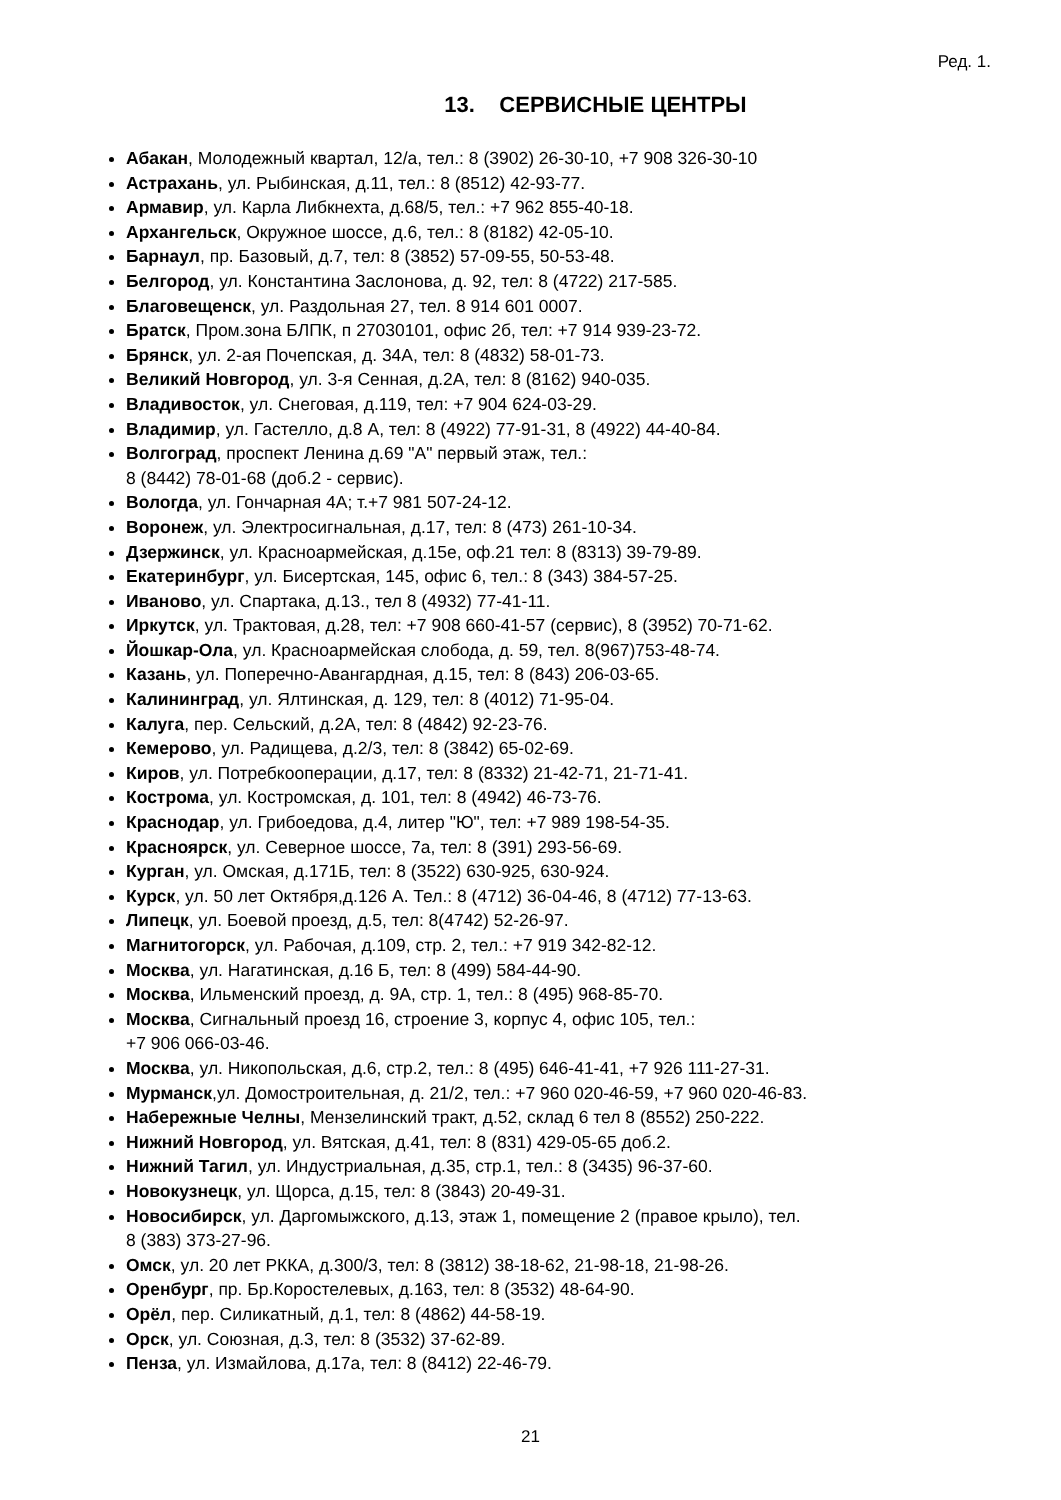Ред. 1.
13. СЕРВИСНЫЕ ЦЕНТРЫ
Абакан, Молодежный квартал, 12/а, тел.: 8 (3902) 26-30-10, +7 908 326-30-10
Астрахань, ул. Рыбинская, д.11, тел.: 8 (8512) 42-93-77.
Армавир, ул. Карла Либкнехта, д.68/5, тел.: +7 962 855-40-18.
Архангельск, Окружное шоссе, д.6, тел.: 8 (8182) 42-05-10.
Барнаул, пр. Базовый, д.7, тел: 8 (3852) 57-09-55, 50-53-48.
Белгород, ул. Константина Заслонова, д. 92, тел: 8 (4722) 217-585.
Благовещенск, ул. Раздольная 27, тел. 8 914 601 0007.
Братск, Пром.зона БЛПК, п 27030101, офис 2б, тел: +7 914 939-23-72.
Брянск, ул. 2-ая Почепская, д. 34А, тел: 8 (4832) 58-01-73.
Великий Новгород, ул. 3-я Сенная, д.2А, тел: 8 (8162) 940-035.
Владивосток, ул. Снеговая, д.119, тел: +7 904 624-03-29.
Владимир, ул. Гастелло, д.8 А, тел: 8 (4922) 77-91-31, 8 (4922) 44-40-84.
Волгоград, проспект Ленина д.69 "А" первый этаж, тел.:
8 (8442) 78-01-68 (доб.2 - сервис).
Вологда, ул. Гончарная 4А; т.+7 981 507-24-12.
Воронеж, ул. Электросигнальная, д.17, тел: 8 (473) 261-10-34.
Дзержинск, ул. Красноармейская, д.15е, оф.21 тел: 8 (8313) 39-79-89.
Екатеринбург, ул. Бисертская, 145, офис 6, тел.: 8 (343) 384-57-25.
Иваново, ул. Спартака, д.13., тел 8 (4932) 77-41-11.
Иркутск, ул. Трактовая, д.28, тел: +7 908 660-41-57 (сервис), 8 (3952) 70-71-62.
Йошкар-Ола, ул. Красноармейская слобода, д. 59, тел. 8(967)753-48-74.
Казань, ул. Поперечно-Авангардная, д.15, тел: 8 (843) 206-03-65.
Калининград, ул. Ялтинская, д. 129, тел: 8 (4012) 71-95-04.
Калуга, пер. Сельский, д.2А, тел: 8 (4842) 92-23-76.
Кемерово, ул. Радищева, д.2/3, тел: 8 (3842) 65-02-69.
Киров, ул. Потребкооперации, д.17, тел: 8 (8332) 21-42-71, 21-71-41.
Кострома, ул. Костромская, д. 101, тел: 8 (4942) 46-73-76.
Краснодар, ул. Грибоедова, д.4, литер "Ю", тел: +7 989 198-54-35.
Красноярск, ул. Северное шоссе, 7а, тел: 8 (391) 293-56-69.
Курган, ул. Омская, д.171Б, тел: 8 (3522) 630-925, 630-924.
Курск, ул. 50 лет Октября,д.126 А. Тел.: 8 (4712) 36-04-46, 8 (4712) 77-13-63.
Липецк, ул. Боевой проезд, д.5, тел: 8(4742) 52-26-97.
Магнитогорск, ул. Рабочая, д.109, стр. 2, тел.: +7 919 342-82-12.
Москва, ул. Нагатинская, д.16 Б, тел: 8 (499) 584-44-90.
Москва, Ильменский проезд, д. 9А, стр. 1, тел.: 8 (495) 968-85-70.
Москва, Сигнальный проезд 16, строение 3, корпус 4, офис 105, тел.:
+7 906 066-03-46.
Москва, ул. Никопольская, д.6, стр.2, тел.: 8 (495) 646-41-41, +7 926 111-27-31.
Мурманск,ул. Домостроительная, д. 21/2, тел.: +7 960 020-46-59, +7 960 020-46-83.
Набережные Челны, Мензелинский тракт, д.52, склад 6 тел 8 (8552) 250-222.
Нижний Новгород, ул. Вятская, д.41, тел: 8 (831) 429-05-65 доб.2.
Нижний Тагил, ул. Индустриальная, д.35, стр.1, тел.: 8 (3435) 96-37-60.
Новокузнецк, ул. Щорса, д.15, тел: 8 (3843) 20-49-31.
Новосибирск, ул. Даргомыжского, д.13, этаж 1, помещение 2 (правое крыло), тел.
8 (383) 373-27-96.
Омск, ул. 20 лет РККА, д.300/3, тел: 8 (3812) 38-18-62, 21-98-18, 21-98-26.
Оренбург, пр. Бр.Коростелевых, д.163, тел: 8 (3532) 48-64-90.
Орёл, пер. Силикатный, д.1, тел: 8 (4862) 44-58-19.
Орск, ул. Союзная, д.3, тел: 8 (3532) 37-62-89.
Пенза, ул. Измайлова, д.17а, тел: 8 (8412) 22-46-79.
21